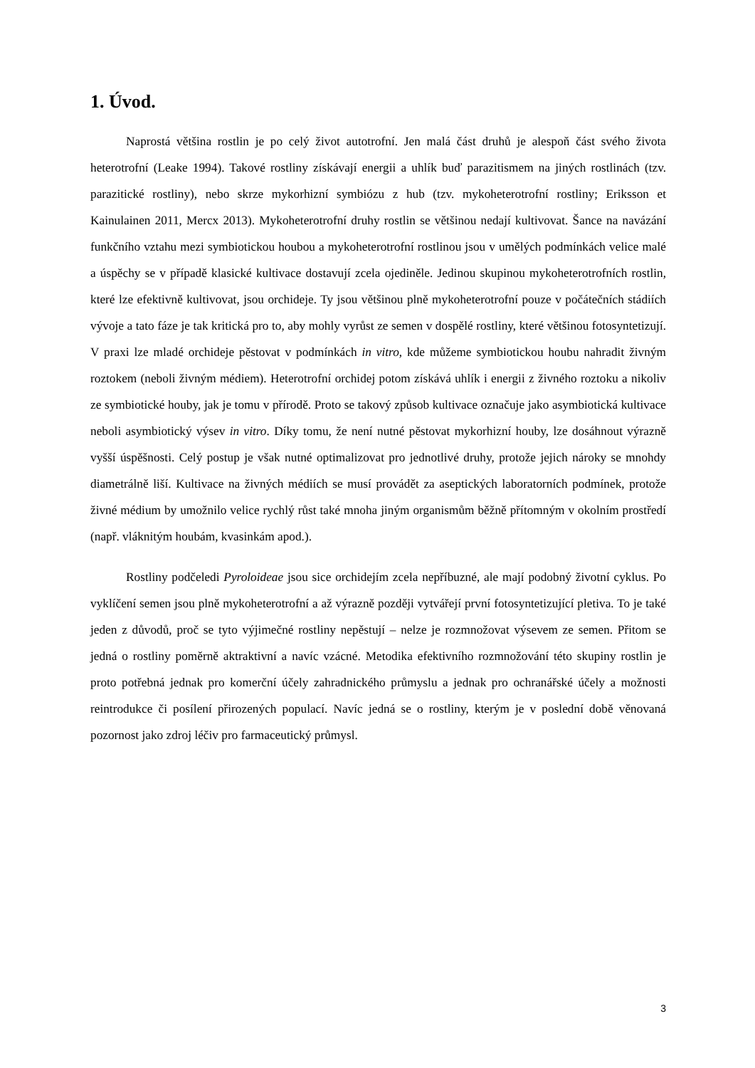1. Úvod.
Naprostá většina rostlin je po celý život autotrofní. Jen malá část druhů je alespoň část svého života heterotrofní (Leake 1994). Takové rostliny získávají energii a uhlík buď parazitismem na jiných rostlinách (tzv. parazitické rostliny), nebo skrze mykorhizní symbiózu z hub (tzv. mykoheterotrofní rostliny; Eriksson et Kainulainen 2011, Mercx 2013). Mykoheterotrofní druhy rostlin se většinou nedají kultivovat. Šance na navázání funkčního vztahu mezi symbiotickou houbou a mykoheterotrofní rostlinou jsou v umělých podmínkách velice malé a úspěchy se v případě klasické kultivace dostavují zcela ojediněle. Jedinou skupinou mykoheterotrofních rostlin, které lze efektivně kultivovat, jsou orchideje. Ty jsou většinou plně mykoheterotrofní pouze v počátečních stádiích vývoje a tato fáze je tak kritická pro to, aby mohly vyrůst ze semen v dospělé rostliny, které většinou fotosyntetizují. V praxi lze mladé orchideje pěstovat v podmínkách in vitro, kde můžeme symbiotickou houbu nahradit živným roztokem (neboli živným médiem). Heterotrofní orchidej potom získává uhlík i energii z živného roztoku a nikoliv ze symbiotické houby, jak je tomu v přírodě. Proto se takový způsob kultivace označuje jako asymbiotická kultivace neboli asymbiotický výsev in vitro. Díky tomu, že není nutné pěstovat mykorhizní houby, lze dosáhnout výrazně vyšší úspěšnosti. Celý postup je však nutné optimalizovat pro jednotlivé druhy, protože jejich nároky se mnohdy diametrálně liší. Kultivace na živných médiích se musí provádět za aseptických laboratorních podmínek, protože živné médium by umožnilo velice rychlý růst také mnoha jiným organismům běžně přítomným v okolním prostředí (např. vláknitým houbám, kvasinkám apod.).
Rostliny podčeledi Pyroloideae jsou sice orchidejím zcela nepříbuzné, ale mají podobný životní cyklus. Po vyklíčení semen jsou plně mykoheterotrofní a až výrazně později vytvářejí první fotosyntetizující pletiva. To je také jeden z důvodů, proč se tyto výjimečné rostliny nepěstují – nelze je rozmnožovat výsevem ze semen. Přitom se jedná o rostliny poměrně aktraktivní a navíc vzácné. Metodika efektivního rozmnožování této skupiny rostlin je proto potřebná jednak pro komerční účely zahradnického průmyslu a jednak pro ochranářské účely a možnosti reintrodukce či posílení přirozených populací. Navíc jedná se o rostliny, kterým je v poslední době věnovaná pozornost jako zdroj léčiv pro farmaceutický průmysl.
3